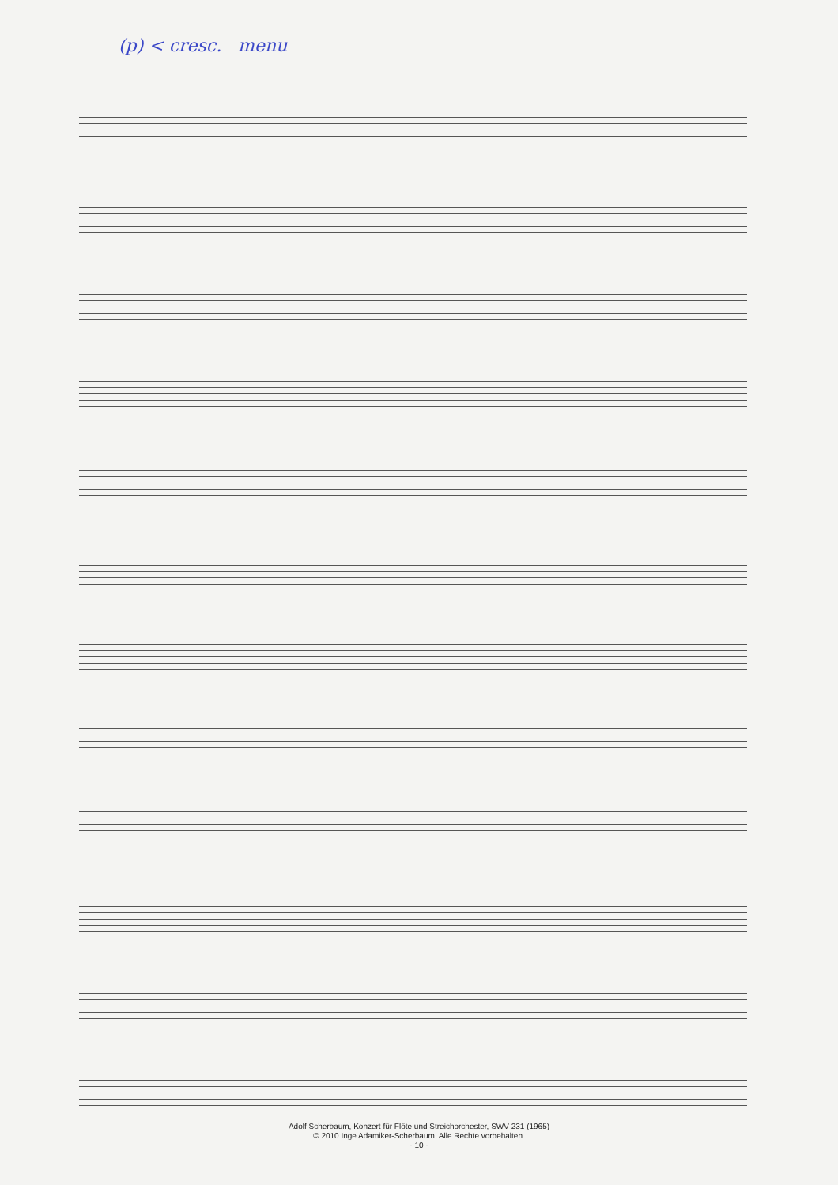(p) < cresc. menu
Adolf Scherbaum, Konzert für Flöte und Streichorchester, SWV 231 (1965)
© 2010 Inge Adamiker-Scherbaum. Alle Rechte vorbehalten.
- 10 -